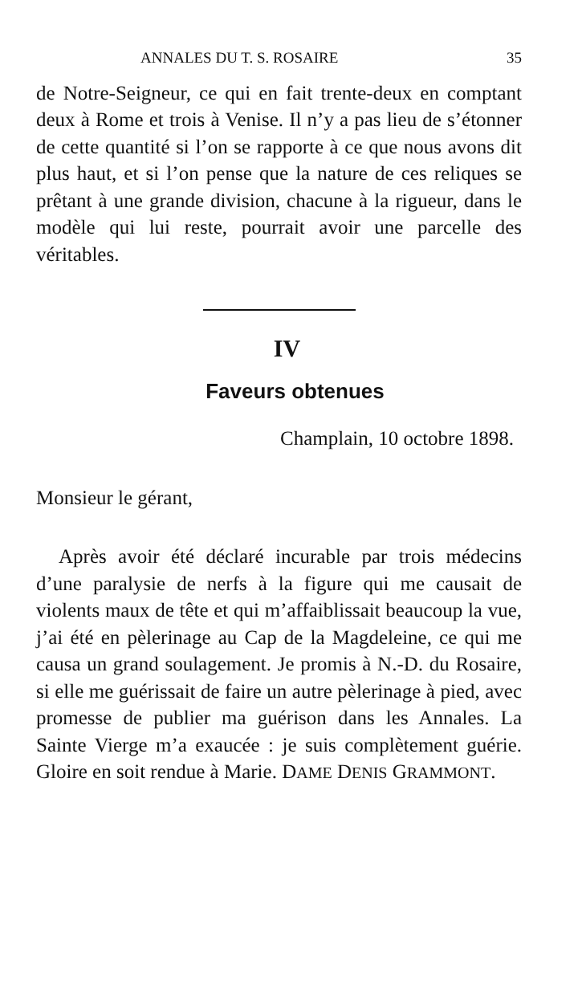ANNALES DU T. S. ROSAIRE 35
de Notre-Seigneur, ce qui en fait trente-deux en comptant deux à Rome et trois à Venise. Il n’y a pas lieu de s’étonner de cette quantité si l’on se rapporte à ce que nous avons dit plus haut, et si l’on pense que la nature de ces reliques se prêtant à une grande division, chacune à la rigueur, dans le modèle qui lui reste, pourrait avoir une parcelle des véritables.
IV
Faveurs obtenues
Champlain, 10 octobre 1898.
Monsieur le gérant,
Après avoir été déclaré incurable par trois médecins d’une paralysie de nerfs à la figure qui me causait de violents maux de tête et qui m’affaiblissait beaucoup la vue, j’ai été en pèlerinage au Cap de la Magdeleine, ce qui me causa un grand soulagement. Je promis à N.-D. du Rosaire, si elle me guérissait de faire un autre pèlerinage à pied, avec promesse de publier ma guérison dans les Annales. La Sainte Vierge m’a exaucée : je suis complètement guérie. Gloire en soit rendue à Marie. DAME DENIS GRAMMONT.